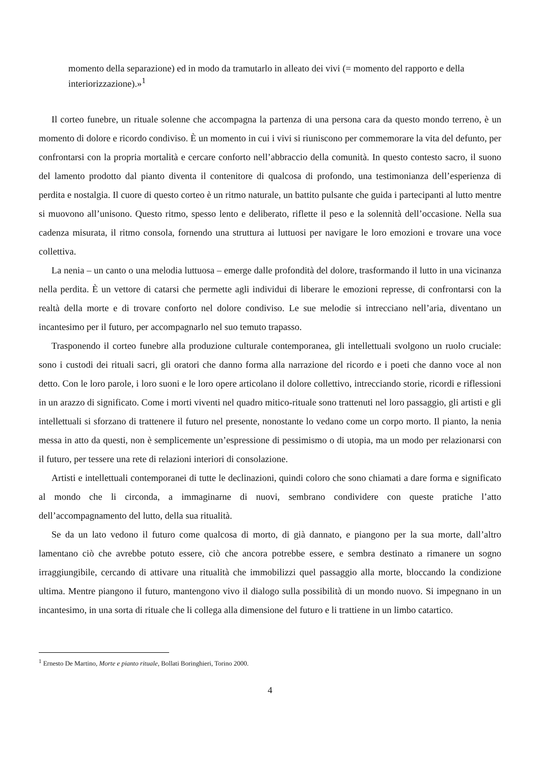momento della separazione) ed in modo da tramutarlo in alleato dei vivi (= momento del rapporto e della interiorizzazione).»<sup>1</sup>
Il corteo funebre, un rituale solenne che accompagna la partenza di una persona cara da questo mondo terreno, è un momento di dolore e ricordo condiviso. È un momento in cui i vivi si riuniscono per commemorare la vita del defunto, per confrontarsi con la propria mortalità e cercare conforto nell’abbraccio della comunità. In questo contesto sacro, il suono del lamento prodotto dal pianto diventa il contenitore di qualcosa di profondo, una testimonianza dell’esperienza di perdita e nostalgia. Il cuore di questo corteo è un ritmo naturale, un battito pulsante che guida i partecipanti al lutto mentre si muovono all’unisono. Questo ritmo, spesso lento e deliberato, riflette il peso e la solennità dell’occasione. Nella sua cadenza misurata, il ritmo consola, fornendo una struttura ai luttuosi per navigare le loro emozioni e trovare una voce collettiva.
La nenia – un canto o una melodia luttuosa – emerge dalle profondità del dolore, trasformando il lutto in una vicinanza nella perdita. È un vettore di catarsi che permette agli individui di liberare le emozioni represse, di confrontarsi con la realtà della morte e di trovare conforto nel dolore condiviso. Le sue melodie si intrecciano nell’aria, diventano un incantesimo per il futuro, per accompagnarlo nel suo temuto trapasso.
Trasponendo il corteo funebre alla produzione culturale contemporanea, gli intellettuali svolgono un ruolo cruciale: sono i custodi dei rituali sacri, gli oratori che danno forma alla narrazione del ricordo e i poeti che danno voce al non detto. Con le loro parole, i loro suoni e le loro opere articolano il dolore collettivo, intrecciando storie, ricordi e riflessioni in un arazzo di significato. Come i morti viventi nel quadro mitico-rituale sono trattenuti nel loro passaggio, gli artisti e gli intellettuali si sforzano di trattenere il futuro nel presente, nonostante lo vedano come un corpo morto. Il pianto, la nenia messa in atto da questi, non è semplicemente un’espressione di pessimismo o di utopia, ma un modo per relazionarsi con il futuro, per tessere una rete di relazioni interiori di consolazione.
Artisti e intellettuali contemporanei di tutte le declinazioni, quindi coloro che sono chiamati a dare forma e significato al mondo che li circonda, a immaginarne di nuovi, sembrano condividere con queste pratiche l’atto dell’accompagnamento del lutto, della sua ritualità.
Se da un lato vedono il futuro come qualcosa di morto, di già dannato, e piangono per la sua morte, dall’altro lamentano ciò che avrebbe potuto essere, ciò che ancora potrebbe essere, e sembra destinato a rimanere un sogno irraggiungibile, cercando di attivare una ritualità che immobilizzi quel passaggio alla morte, bloccando la condizione ultima. Mentre piangono il futuro, mantengono vivo il dialogo sulla possibilità di un mondo nuovo. Si impegnano in un incantesimo, in una sorta di rituale che li collega alla dimensione del futuro e li trattiene in un limbo catartico.
<sup>1</sup> Ernesto De Martino, Morte e pianto rituale, Bollati Boringhieri, Torino 2000.
4